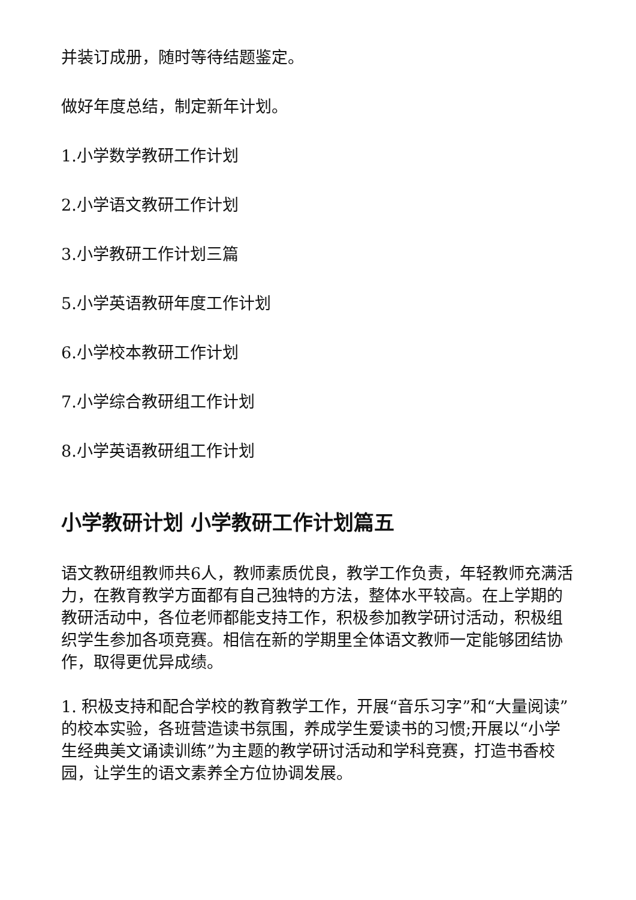并装订成册，随时等待结题鉴定。
做好年度总结，制定新年计划。
1.小学数学教研工作计划
2.小学语文教研工作计划
3.小学教研工作计划三篇
5.小学英语教研年度工作计划
6.小学校本教研工作计划
7.小学综合教研组工作计划
8.小学英语教研组工作计划
小学教研计划 小学教研工作计划篇五
语文教研组教师共6人，教师素质优良，教学工作负责，年轻教师充满活力，在教育教学方面都有自己独特的方法，整体水平较高。在上学期的教研活动中，各位老师都能支持工作，积极参加教学研讨活动，积极组织学生参加各项竞赛。相信在新的学期里全体语文教师一定能够团结协作，取得更优异成绩。
1. 积极支持和配合学校的教育教学工作，开展“音乐习字”和“大量阅读”的校本实验，各班营造读书氛围，养成学生爱读书的习惯;开展以“小学生经典美文诵读训练”为主题的教学研讨活动和学科竞赛，打造书香校园，让学生的语文素养全方位协调发展。